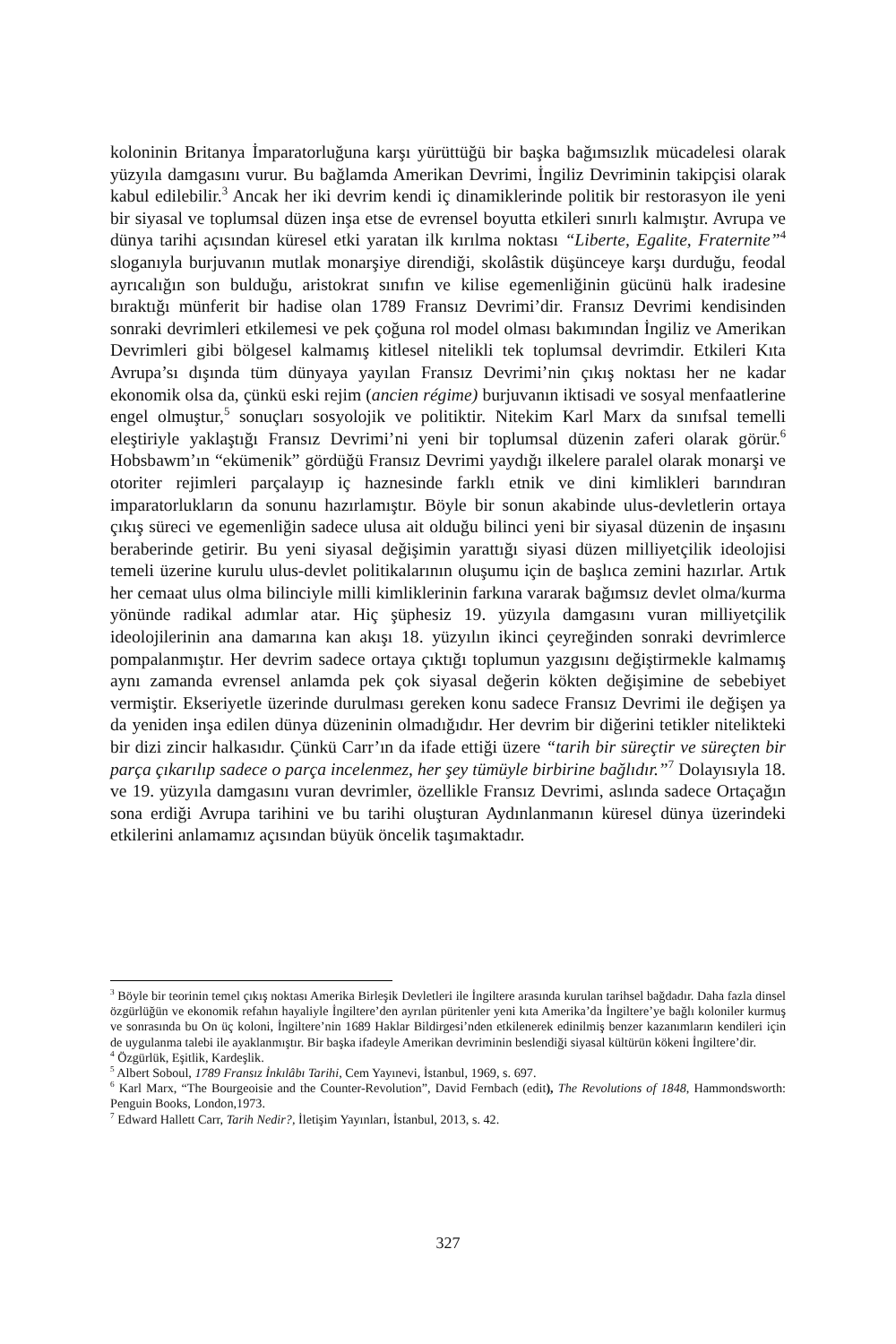koloninin Britanya İmparatorluğuna karşı yürüttüğü bir başka bağımsızlık mücadelesi olarak yüzyıla damgasını vurur. Bu bağlamda Amerikan Devrimi, İngiliz Devriminin takipçisi olarak kabul edilebilir.<sup>3</sup> Ancak her iki devrim kendi iç dinamiklerinde politik bir restorasyon ile yeni bir siyasal ve toplumsal düzen inşa etse de evrensel boyutta etkileri sınırlı kalmıştır. Avrupa ve dünya tarihi açısından küresel etki yaratan ilk kırılma noktası “Liberte, Egalite, Fraternite”<sup>4</sup> sloganıyla burjuvanın mutlak monarşiye direndiği, skolâstik düşünceye karşı durduğu, feodal ayrıcalığın son bulduğu, aristokrat sınıfın ve kilise egemenliğinin gücünü halk iradesine bıraktığı münferit bir hadise olan 1789 Fransız Devrimi’dir. Fransız Devrimi kendisinden sonraki devrimleri etkilemesi ve pek çoğuna rol model olması bakımından İngiliz ve Amerikan Devrimleri gibi bölgesel kalmamış kitlesel nitelikli tek toplumsal devrimdir. Etkileri Kıta Avrupa’sı dışında tüm dünyaya yayılan Fransız Devrimi’nin çıkış noktası her ne kadar ekonomik olsa da, çünkü eski rejim (ancien régime) burjuvanın iktisadi ve sosyal menfaatlerine engel olmuştur,<sup>5</sup> sonuçları sosyolojik ve politiktir. Nitekim Karl Marx da sınıfsal temelli eleştiriyle yaklaştığı Fransız Devrimi’ni yeni bir toplumsal düzenin zaferi olarak görür.<sup>6</sup> Hobsbawm’ın “ekümenik” gördüğü Fransız Devrimi yaydığı ilkelere paralel olarak monarşi ve otoriter rejimleri parçalayıp iç haznesinde farklı etnik ve dini kimlikleri barındıran imparatorlukların da sonunu hazırlamıştır. Böyle bir sonun akabinde ulus-devletlerin ortaya çıkış süreci ve egemenliğin sadece ulusa ait olduğu bilinci yeni bir siyasal düzenin de inşasını beraberinde getirir. Bu yeni siyasal değişimin yarattığı siyasi düzen milliyetçilik ideolojisi temeli üzerine kurulu ulus-devlet politikalarının oluşumu için de başlıca zemini hazırlar. Artık her cemaat ulus olma bilinciyle milli kimliklerinin farkına vararak bağımsız devlet olma/kurma yönünde radikal adımlar atar. Hiç şüphesiz 19. yüzyıla damgasını vuran milliyetçilik ideolojilerinin ana damarına kan akışı 18. yüzyılın ikinci çeyreğinden sonraki devrimlerce pompalanmıştır. Her devrim sadece ortaya çıktığı toplumun yazgısını değiştirmekle kalmamış aynı zamanda evrensel anlamda pek çok siyasal değerin kökten değişimine de sebebiyet vermiştir. Ekseriyetle üzerinde durulması gereken konu sadece Fransız Devrimi ile değişen ya da yeniden inşa edilen dünya düzeninin olmadığıdır. Her devrim bir diğerini tetikler nitelikteki bir dizi zincir halkasıdır. Çünkü Carr’ın da ifade ettiği üzere “tarih bir süreçtir ve süreçten bir parça çıkarılıp sadece o parça incelenmez, her şey tümüyle birbirine bağlıdır.”<sup>7</sup> Dolayısıyla 18. ve 19. yüzyıla damgasını vuran devrimler, özellikle Fransız Devrimi, aslında sadece Ortaçağın sona erdiği Avrupa tarihini ve bu tarihi oluşturan Aydınlanmanın küresel dünya üzerindeki etkilerini anlamamız açısından büyük öncelik taşımaktadır.
<sup>3</sup> Böyle bir teorinin temel çıkış noktası Amerika Birleşik Devletleri ile İngiltere arasında kurulan tarihsel bağdadır. Daha fazla dinsel özgürlüğün ve ekonomik refahın hayaliyle İngiltere’den ayrılan püritenler yeni kıta Amerika’da İngiltere’ye bağlı koloniler kurmuş ve sonrasında bu On üç koloni, İngiltere’nin 1689 Haklar Bildirgesi’nden etkilenerek edinilmiş benzer kazanımların kendileri için de uygulanma talebi ile ayaklanmıştır. Bir başka ifadeyle Amerikan devriminin beslendiği siyasal kültürün kökeni İngiltere’dir.
<sup>4</sup> Özgürlük, Eşitlik, Kardeşlik.
<sup>5</sup> Albert Soboul, 1789 Fransız İnkılâbı Tarihi, Cem Yayınevi, İstanbul, 1969, s. 697.
<sup>6</sup> Karl Marx, “The Bourgeoisie and the Counter-Revolution”, David Fernbach (edit), The Revolutions of 1848, Hammondsworth: Penguin Books, London,1973.
<sup>7</sup> Edward Hallett Carr, Tarih Nedir?, İletişim Yayınları, İstanbul, 2013, s. 42.
327